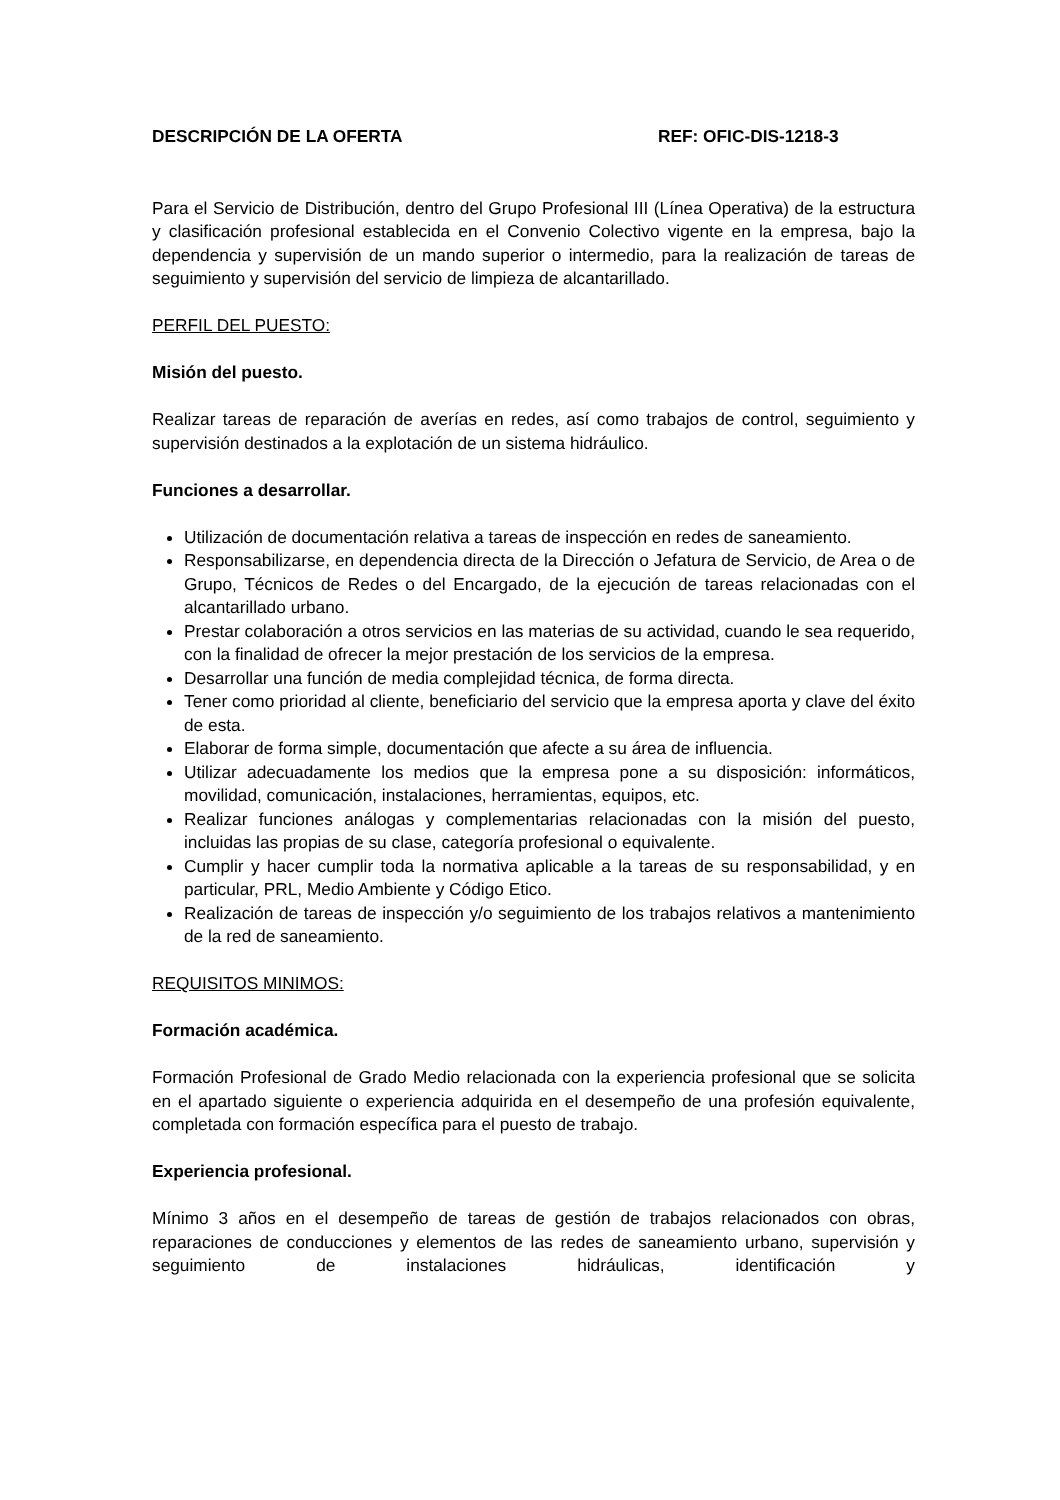DESCRIPCIÓN DE LA OFERTA REF: OFIC-DIS-1218-3
Para el Servicio de Distribución, dentro del Grupo Profesional III (Línea Operativa) de la estructura y clasificación profesional establecida en el Convenio Colectivo vigente en la empresa, bajo la dependencia y supervisión de un mando superior o intermedio, para la realización de tareas de seguimiento y supervisión del servicio de limpieza de alcantarillado.
PERFIL DEL PUESTO:
Misión del puesto.
Realizar tareas de reparación de averías en redes, así como trabajos de control, seguimiento y supervisión destinados a la explotación de un sistema hidráulico.
Funciones a desarrollar.
Utilización de documentación relativa a tareas de inspección en redes de saneamiento.
Responsabilizarse, en dependencia directa de la Dirección o Jefatura de Servicio, de Area o de Grupo, Técnicos de Redes o del Encargado, de la ejecución de tareas relacionadas con el alcantarillado urbano.
Prestar colaboración a otros servicios en las materias de su actividad, cuando le sea requerido, con la finalidad de ofrecer la mejor prestación de los servicios de la empresa.
Desarrollar una función de media complejidad técnica, de forma directa.
Tener como prioridad al cliente, beneficiario del servicio que la empresa aporta y clave del éxito de esta.
Elaborar de forma simple, documentación que afecte a su área de influencia.
Utilizar adecuadamente los medios que la empresa pone a su disposición: informáticos, movilidad, comunicación, instalaciones, herramientas, equipos, etc.
Realizar funciones análogas y complementarias relacionadas con la misión del puesto, incluidas las propias de su clase, categoría profesional o equivalente.
Cumplir y hacer cumplir toda la normativa aplicable a la tareas de su responsabilidad, y en particular, PRL, Medio Ambiente y Código Etico.
Realización de tareas de inspección y/o seguimiento de los trabajos relativos a mantenimiento de la red de saneamiento.
REQUISITOS MINIMOS:
Formación académica.
Formación Profesional de Grado Medio relacionada con la experiencia profesional que se solicita en el apartado siguiente o experiencia adquirida en el desempeño de una profesión equivalente, completada con formación específica para el puesto de trabajo.
Experiencia profesional.
Mínimo 3 años en el desempeño de tareas de gestión de trabajos relacionados con obras, reparaciones de conducciones y elementos de las redes de saneamiento urbano, supervisión y seguimiento de instalaciones hidráulicas, identificación y